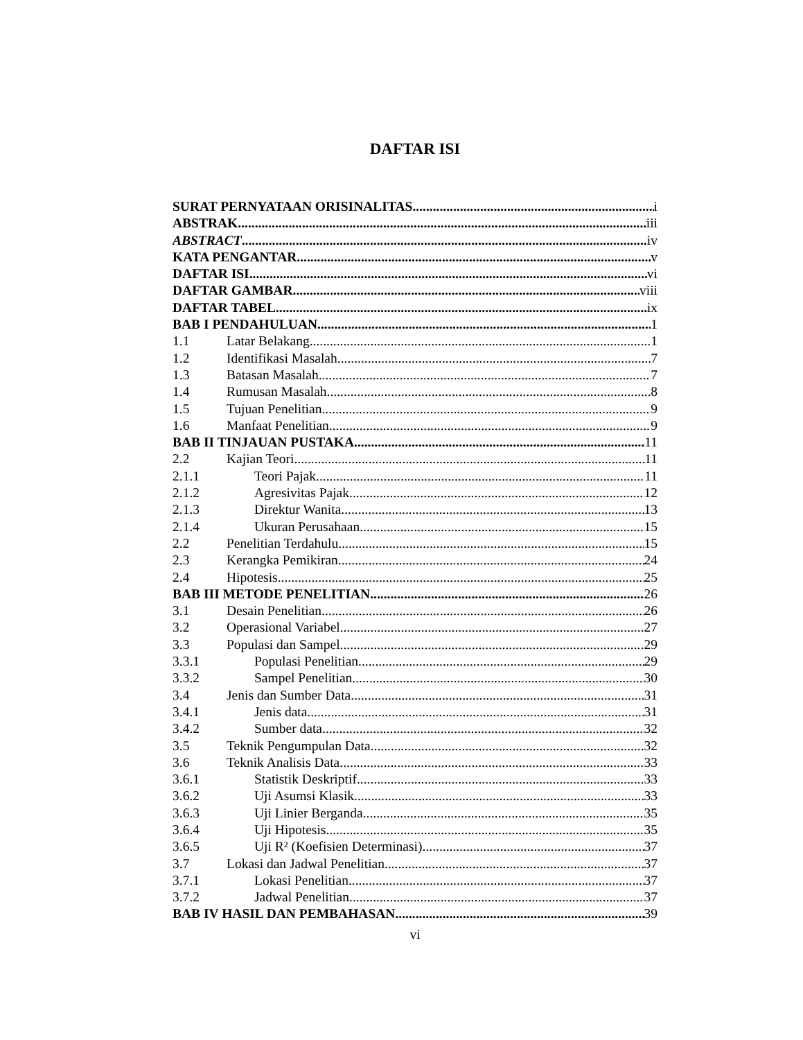DAFTAR ISI
SURAT PERNYATAAN ORISINALITAS i
ABSTRAK iii
ABSTRACT iv
KATA PENGANTAR v
DAFTAR ISI vi
DAFTAR GAMBAR viii
DAFTAR TABEL ix
BAB I PENDAHULUAN 1
1.1 Latar Belakang 1
1.2 Identifikasi Masalah 7
1.3 Batasan Masalah 7
1.4 Rumusan Masalah 8
1.5 Tujuan Penelitian 9
1.6 Manfaat Penelitian 9
BAB II TINJAUAN PUSTAKA 11
2.2 Kajian Teori 11
2.1.1 Teori Pajak 11
2.1.2 Agresivitas Pajak 12
2.1.3 Direktur Wanita 13
2.1.4 Ukuran Perusahaan 15
2.2 Penelitian Terdahulu 15
2.3 Kerangka Pemikiran 24
2.4 Hipotesis 25
BAB III METODE PENELITIAN 26
3.1 Desain Penelitian 26
3.2 Operasional Variabel 27
3.3 Populasi dan Sampel 29
3.3.1 Populasi Penelitian 29
3.3.2 Sampel Penelitian 30
3.4 Jenis dan Sumber Data 31
3.4.1 Jenis data 31
3.4.2 Sumber data 32
3.5 Teknik Pengumpulan Data 32
3.6 Teknik Analisis Data 33
3.6.1 Statistik Deskriptif 33
3.6.2 Uji Asumsi Klasik 33
3.6.3 Uji Linier Berganda 35
3.6.4 Uji Hipotesis 35
3.6.5 Uji R² (Koefisien Determinasi) 37
3.7 Lokasi dan Jadwal Penelitian 37
3.7.1 Lokasi Penelitian 37
3.7.2 Jadwal Penelitian 37
BAB IV HASIL DAN PEMBAHASAN 39
vi